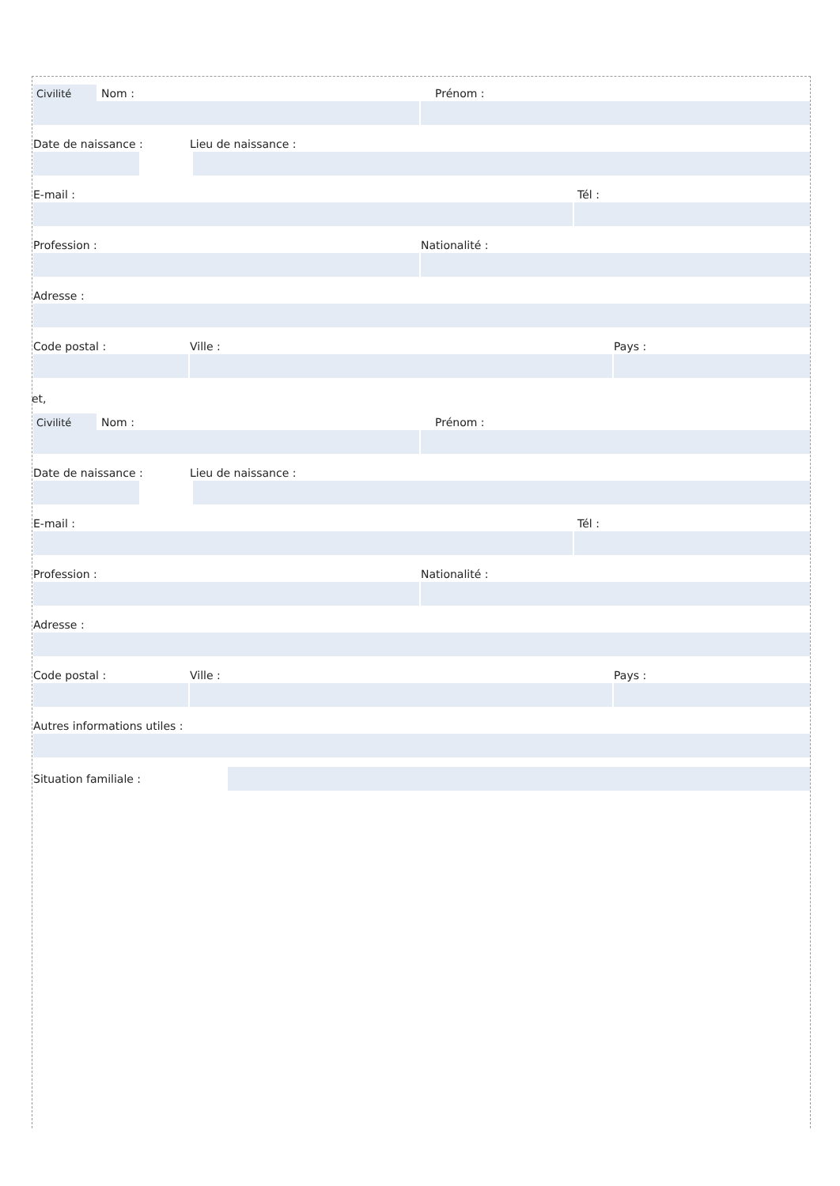Civilité
Nom :
Prénom :
Date de naissance :
Lieu de naissance :
E-mail :
Tél :
Profession :
Nationalité :
Adresse :
Code postal :
Ville :
Pays :
et,
Civilité
Nom :
Prénom :
Date de naissance :
Lieu de naissance :
E-mail :
Tél :
Profession :
Nationalité :
Adresse :
Code postal :
Ville :
Pays :
Autres informations utiles :
Situation familiale :